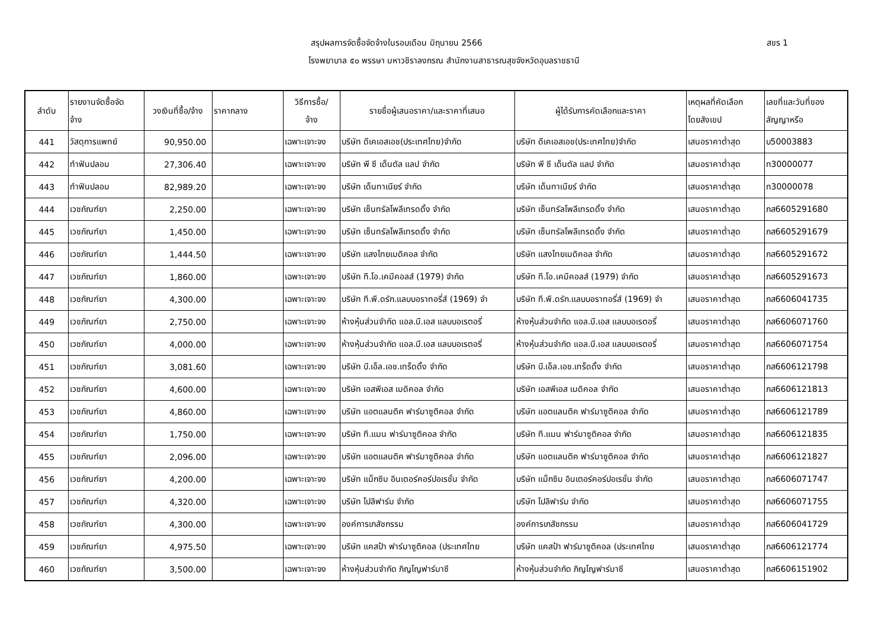สรุปผลการจัดซื้อจัดจ้างในรอบเดือน มิถุนายน 2566 สขร 1
โรงพยาบาล ๕๐ พรรษา มหาวชิราลงกรณ สำนักงานสาธารณสุขจังหวัดอุบลราชธานี
| ลำดับ | รายงานจัดซื้อจัด จ้าง | วงเงินที่ซื้อ/จ้าง | ราคากลาง | วิธีการซื้อ/ จ้าง | รายชื่อผู้เสนอราคา/และราคาที่เสนอ | ผู้ได้รับการคัดเลือกและราคา | เหตุผลที่คัดเลือก โดยสังเขป | เลขที่และวันที่ของ สัญญาหรือ |
| --- | --- | --- | --- | --- | --- | --- | --- | --- |
| 441 | วัสดุการแพทย์ | 90,950.00 | | เฉพาะเจาะจง | บริษัท ดีเคเอสเอช(ประเทศไทย)จำกัด | บริษัท ดีเคเอสเอช(ประเทศไทย)จำกัด | เสนอราคาต่ำสุด | บ50003883 |
| 442 | ทำฟันปลอม | 27,306.40 | | เฉพาะเจาะจง | บริษัท พี ซี เด็นตัล แลป จำกัด | บริษัท พี ซี เด็นตัล แลป จำกัด | เสนอราคาต่ำสุด | ท30000077 |
| 443 | ทำฟันปลอม | 82,989.20 | | เฉพาะเจาะจง | บริษัท เด็นทาเนียร์ จำกัด | บริษัท เด็นทาเนียร์ จำกัด | เสนอราคาต่ำสุด | ท30000078 |
| 444 | เวชภัณฑ์ยา | 2,250.00 | | เฉพาะเจาะจง | บริษัท เซ็นทรัลโพลีเทรดดิ้ง จำกัด | บริษัท เซ็นทรัลโพลีเทรดดิ้ง จำกัด | เสนอราคาต่ำสุด | ภส6605291680 |
| 445 | เวชภัณฑ์ยา | 1,450.00 | | เฉพาะเจาะจง | บริษัท เซ็นทรัลโพลีเทรดดิ้ง จำกัด | บริษัท เซ็นทรัลโพลีเทรดดิ้ง จำกัด | เสนอราคาต่ำสุด | ภส6605291679 |
| 446 | เวชภัณฑ์ยา | 1,444.50 | | เฉพาะเจาะจง | บริษัท แสงไทยเมดิคอล จำกัด | บริษัท แสงไทยเมดิคอล จำกัด | เสนอราคาต่ำสุด | ภส6605291672 |
| 447 | เวชภัณฑ์ยา | 1,860.00 | | เฉพาะเจาะจง | บริษัท ที.โอ.เคมีคอลส์ (1979) จำกัด | บริษัท ที.โอ.เคมีคอลส์ (1979) จำกัด | เสนอราคาต่ำสุด | ภส6605291673 |
| 448 | เวชภัณฑ์ยา | 4,300.00 | | เฉพาะเจาะจง | บริษัท ที.พี.ดรัก.แลบบอราทอรี่ส์ (1969) จำ | บริษัท ที.พี.ดรัก.แลบบอราทอรี่ส์ (1969) จำ | เสนอราคาต่ำสุด | ภส6606041735 |
| 449 | เวชภัณฑ์ยา | 2,750.00 | | เฉพาะเจาะจง | ห้างหุ้นส่วนจำกัด แอล.บี.เอส แลบบอเรตอรี่ | ห้างหุ้นส่วนจำกัด แอล.บี.เอส แลบบอเรตอรี่ | เสนอราคาต่ำสุด | ภส6606071760 |
| 450 | เวชภัณฑ์ยา | 4,000.00 | | เฉพาะเจาะจง | ห้างหุ้นส่วนจำกัด แอล.บี.เอส แลบบอเรตอรี่ | ห้างหุ้นส่วนจำกัด แอล.บี.เอส แลบบอเรตอรี่ | เสนอราคาต่ำสุด | ภส6606071754 |
| 451 | เวชภัณฑ์ยา | 3,081.60 | | เฉพาะเจาะจง | บริษัท บี.เอ็ล.เอช.เทร็ดดิ้ง จำกัด | บริษัท บี.เอ็ล.เอช.เทร็ดดิ้ง จำกัด | เสนอราคาต่ำสุด | ภส6606121798 |
| 452 | เวชภัณฑ์ยา | 4,600.00 | | เฉพาะเจาะจง | บริษัท เอสพีเอส เมดิคอล จำกัด | บริษัท เอสพีเอส เมดิคอล จำกัด | เสนอราคาต่ำสุด | ภส6606121813 |
| 453 | เวชภัณฑ์ยา | 4,860.00 | | เฉพาะเจาะจง | บริษัท แอตแลนติค ฟาร์มาซูติคอล จำกัด | บริษัท แอตแลนติค ฟาร์มาซูติคอล จำกัด | เสนอราคาต่ำสุด | ภส6606121789 |
| 454 | เวชภัณฑ์ยา | 1,750.00 | | เฉพาะเจาะจง | บริษัท ที.แมน ฟาร์มาซูติคอล จำกัด | บริษัท ที.แมน ฟาร์มาซูติคอล จำกัด | เสนอราคาต่ำสุด | ภส6606121835 |
| 455 | เวชภัณฑ์ยา | 2,096.00 | | เฉพาะเจาะจง | บริษัท แอตแลนติค ฟาร์มาซูติคอล จำกัด | บริษัท แอตแลนติค ฟาร์มาซูติคอล จำกัด | เสนอราคาต่ำสุด | ภส6606121827 |
| 456 | เวชภัณฑ์ยา | 4,200.00 | | เฉพาะเจาะจง | บริษัท แม็กซิม อินเตอร์คอร์ปอเรชั่น จำกัด | บริษัท แม็กซิม อินเตอร์คอร์ปอเรชั่น จำกัด | เสนอราคาต่ำสุด | ภส6606071747 |
| 457 | เวชภัณฑ์ยา | 4,320.00 | | เฉพาะเจาะจง | บริษัท โปลิฟาร์ม จำกัด | บริษัท โปลิฟาร์ม จำกัด | เสนอราคาต่ำสุด | ภส6606071755 |
| 458 | เวชภัณฑ์ยา | 4,300.00 | | เฉพาะเจาะจง | องค์การเภสัชกรรม | องค์การเภสัชกรรม | เสนอราคาต่ำสุด | ภส6606041729 |
| 459 | เวชภัณฑ์ยา | 4,975.50 | | เฉพาะเจาะจง | บริษัท แคสป้า ฟาร์มาซูติคอล (ประเทศไทย | บริษัท แคสป้า ฟาร์มาซูติคอล (ประเทศไทย | เสนอราคาต่ำสุด | ภส6606121774 |
| 460 | เวชภัณฑ์ยา | 3,500.00 | | เฉพาะเจาะจง | ห้างหุ้นส่วนจำกัด ภิญโญฟาร์มาซี | ห้างหุ้นส่วนจำกัด ภิญโญฟาร์มาซี | เสนอราคาต่ำสุด | ภส6606151902 |